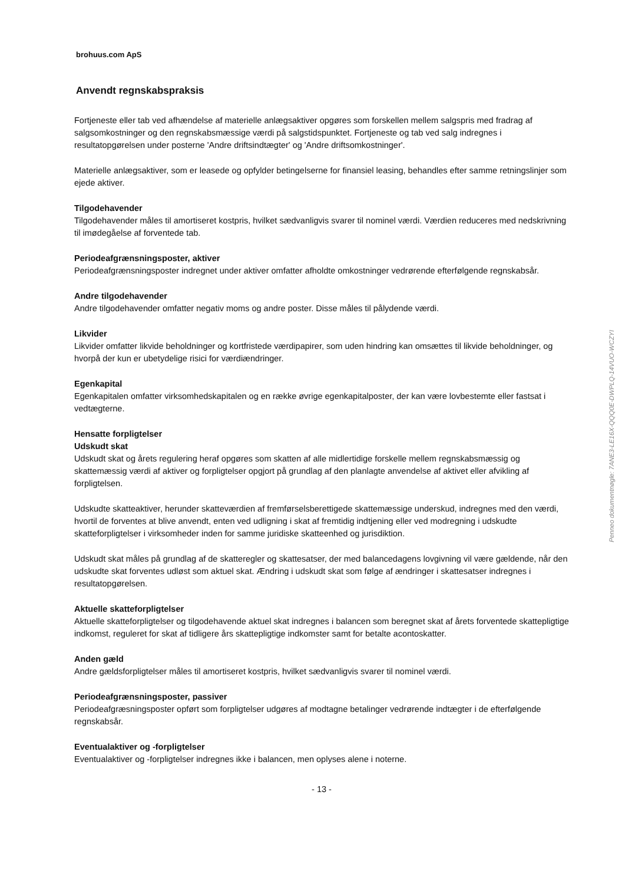brohuus.com ApS
Anvendt regnskabspraksis
Fortjeneste eller tab ved afhændelse af materielle anlægsaktiver opgøres som forskellen mellem salgspris med fradrag af salgsomkostninger og den regnskabsmæssige værdi på salgstidspunktet. Fortjeneste og tab ved salg indregnes i resultatopgørelsen under posterne 'Andre driftsindtægter' og 'Andre driftsomkostninger'.
Materielle anlægsaktiver, som er leasede og opfylder betingelserne for finansiel leasing, behandles efter samme retningslinjer som ejede aktiver.
Tilgodehavender
Tilgodehavender måles til amortiseret kostpris, hvilket sædvanligvis svarer til nominel værdi. Værdien reduceres med nedskrivning til imødegåelse af forventede tab.
Periodeafgrænsningsposter, aktiver
Periodeafgrænsningsposter indregnet under aktiver omfatter afholdte omkostninger vedrørende efterfølgende regnskabsår.
Andre tilgodehavender
Andre tilgodehavender omfatter negativ moms og andre poster. Disse måles til pålydende værdi.
Likvider
Likvider omfatter likvide beholdninger og kortfristede værdipapirer, som uden hindring kan omsættes til likvide beholdninger, og hvorpå der kun er ubetydelige risici for værdiændringer.
Egenkapital
Egenkapitalen omfatter virksomhedskapitalen og en række øvrige egenkapitalposter, der kan være lovbestemte eller fastsat i vedtægterne.
Hensatte forpligtelser
Udskudt skat
Udskudt skat og årets regulering heraf opgøres som skatten af alle midlertidige forskelle mellem regnskabsmæssig og skattemæssig værdi af aktiver og forpligtelser opgjort på grundlag af den planlagte anvendelse af aktivet eller afvikling af forpligtelsen.
Udskudte skatteaktiver, herunder skatteværdien af fremførselsberettigede skattemæssige underskud, indregnes med den værdi, hvortil de forventes at blive anvendt, enten ved udligning i skat af fremtidig indtjening eller ved modregning i udskudte skatteforpligtelser i virksomheder inden for samme juridiske skatteenhed og jurisdiktion.
Udskudt skat måles på grundlag af de skatteregler og skattesatser, der med balancedagens lovgivning vil være gældende, når den udskudte skat forventes udløst som aktuel skat. Ændring i udskudt skat som følge af ændringer i skattesatser indregnes i resultatopgørelsen.
Aktuelle skatteforpligtelser
Aktuelle skatteforpligtelser og tilgodehavende aktuel skat indregnes i balancen som beregnet skat af årets forventede skattepligtige indkomst, reguleret for skat af tidligere års skattepligtige indkomster samt for betalte acontoskatter.
Anden gæld
Andre gældsforpligtelser måles til amortiseret kostpris, hvilket sædvanligvis svarer til nominel værdi.
Periodeafgrænsningsposter, passiver
Periodeafgræsningsposter opført som forpligtelser udgøres af modtagne betalinger vedrørende indtægter i de efterfølgende regnskabsår.
Eventualaktiver og -forpligtelser
Eventualaktiver og -forpligtelser indregnes ikke i balancen, men oplyses alene i noterne.
- 13 -
Penneo dokumentnøgle: 7ANE3-LE16X-QQQ0E-DWPLQ-14VUO-WCZYI